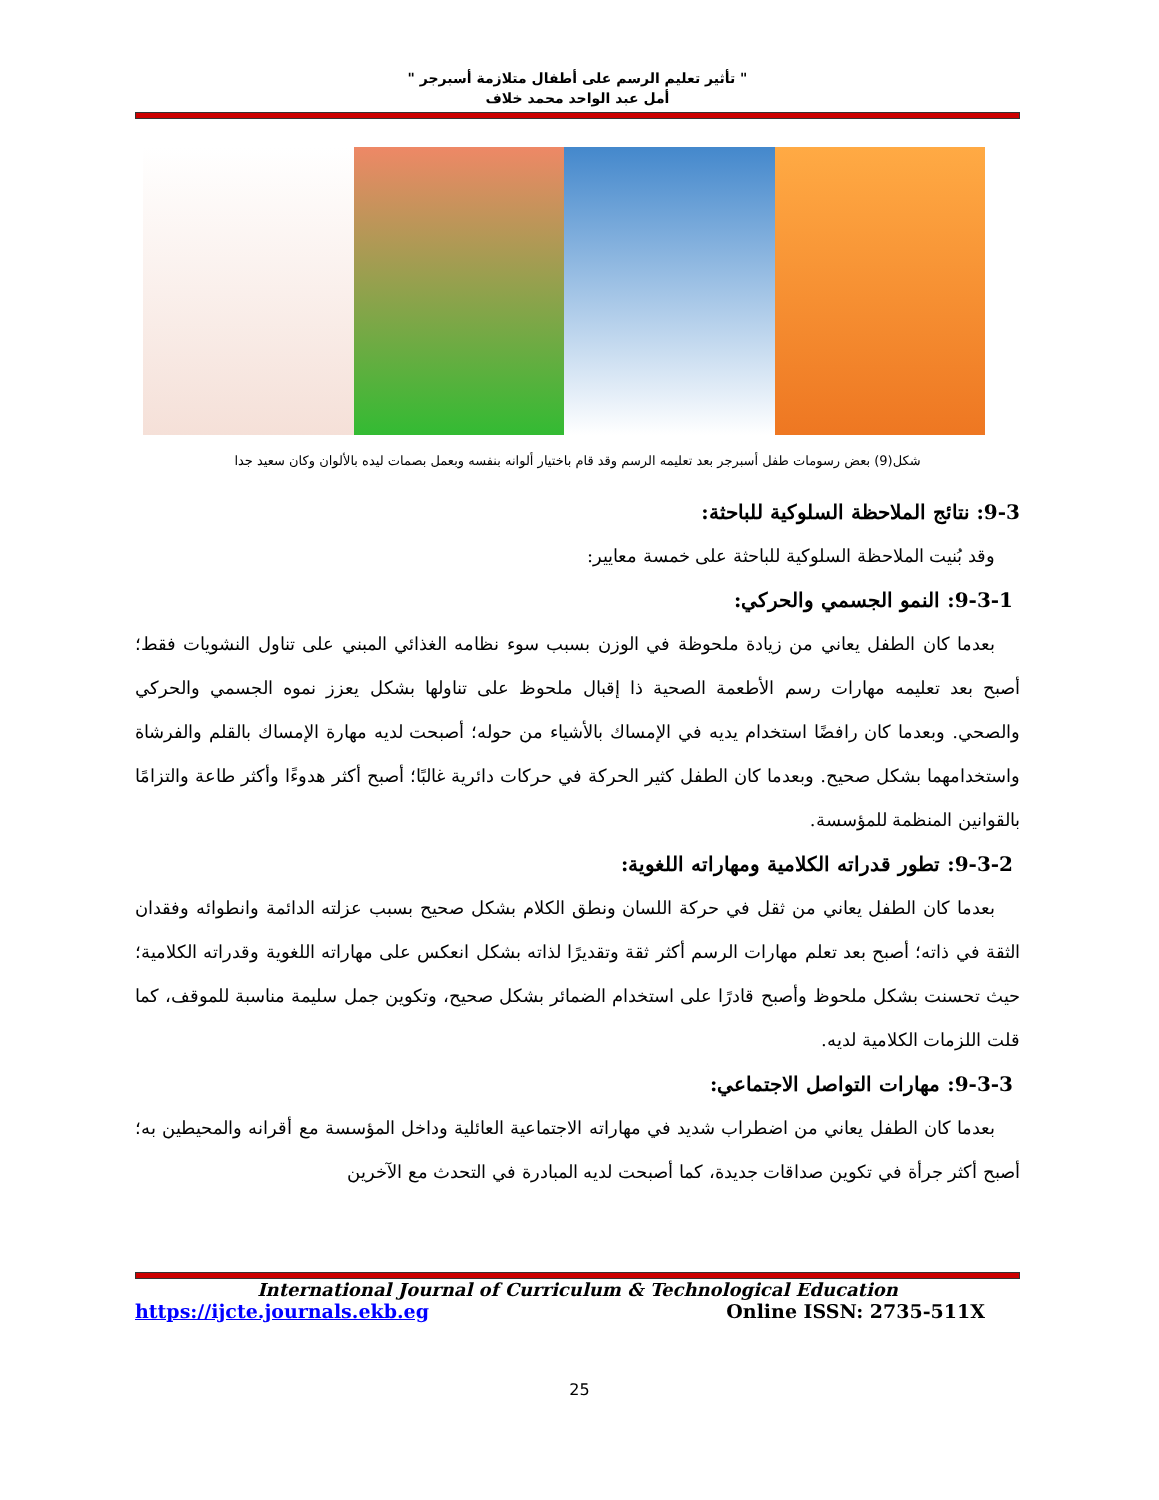" تأثير تعليم الرسم على أطفال متلازمة أسبرجر "
أمل عبد الواحد محمد خلاف
شكل(9) بعض رسومات طفل أسبرجر بعد تعليمه الرسم وقد قام باختيار ألوانه بنفسه وبعمل بصمات ليده بالألوان وكان سعيد جدا
9-3: نتائج الملاحظة السلوكية للباحثة:
وقد بُنيت الملاحظة السلوكية للباحثة على خمسة معايير:
9-3-1: النمو الجسمي والحركي:
بعدما كان الطفل يعاني من زيادة ملحوظة في الوزن بسبب سوء نظامه الغذائي المبني على تناول النشويات فقط؛ أصبح بعد تعليمه مهارات رسم الأطعمة الصحية ذا إقبال ملحوظ على تناولها بشكل يعزز نموه الجسمي والحركي والصحي. وبعدما كان رافضًا استخدام يديه في الإمساك بالأشياء من حوله؛ أصبحت لديه مهارة الإمساك بالقلم والفرشاة واستخدامهما بشكل صحيح. وبعدما كان الطفل كثير الحركة في حركات دائرية غالبًا؛ أصبح أكثر هدوءًا وأكثر طاعة والتزامًا بالقوانين المنظمة للمؤسسة.
9-3-2: تطور قدراته الكلامية ومهاراته اللغوية:
بعدما كان الطفل يعاني من ثقل في حركة اللسان ونطق الكلام بشكل صحيح بسبب عزلته الدائمة وانطوائه وفقدان الثقة في ذاته؛ أصبح بعد تعلم مهارات الرسم أكثر ثقة وتقديرًا لذاته بشكل انعكس على مهاراته اللغوية وقدراته الكلامية؛ حيث تحسنت بشكل ملحوظ وأصبح قادرًا على استخدام الضمائر بشكل صحيح، وتكوين جمل سليمة مناسبة للموقف، كما قلت اللزمات الكلامية لديه.
9-3-3: مهارات التواصل الاجتماعي:
بعدما كان الطفل يعاني من اضطراب شديد في مهاراته الاجتماعية العائلية وداخل المؤسسة مع أقرانه والمحيطين به؛ أصبح أكثر جرأة في تكوين صداقات جديدة، كما أصبحت لديه المبادرة في التحدث مع الآخرين
International Journal of Curriculum & Technological Education
https://ijcte.journals.ekb.eg Online ISSN: 2735-511X
25